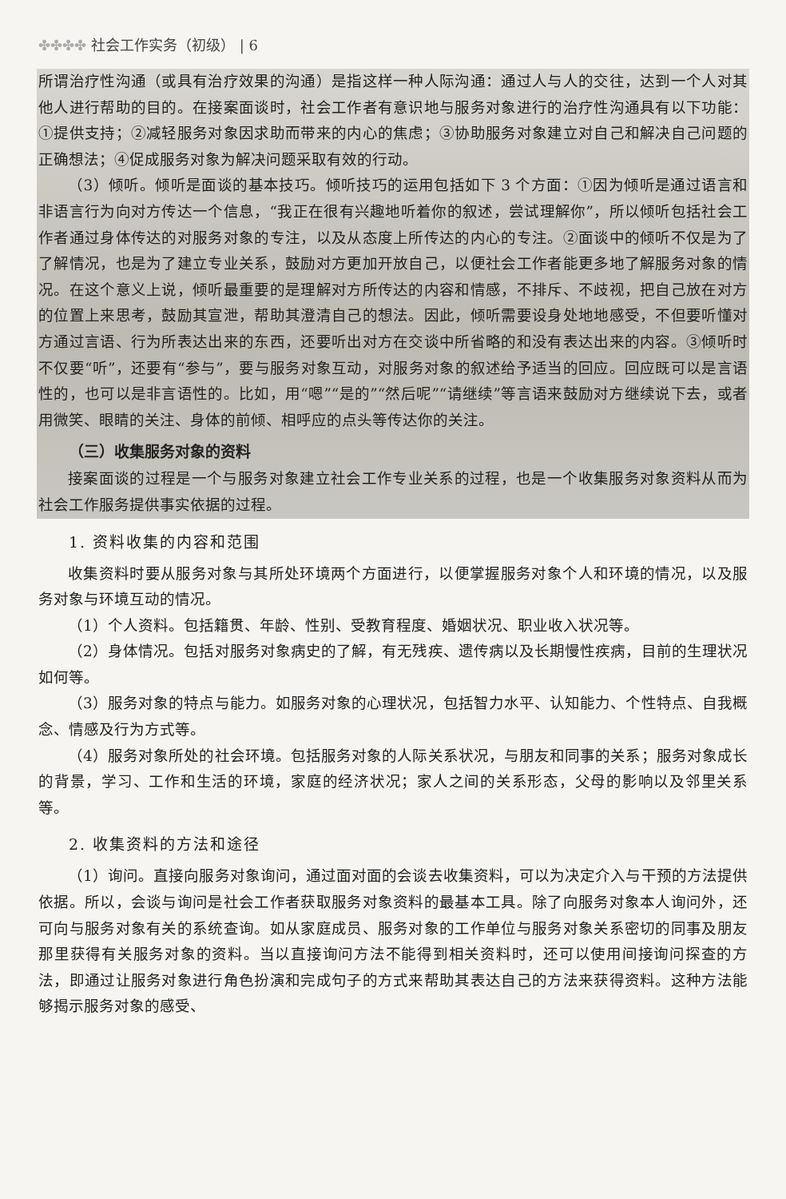✤✤✤✤ 社会工作实务（初级） | 6
所谓治疗性沟通（或具有治疗效果的沟通）是指这样一种人际沟通：通过人与人的交往，达到一个人对其他人进行帮助的目的。在接案面谈时，社会工作者有意识地与服务对象进行的治疗性沟通具有以下功能：①提供支持；②减轻服务对象因求助而带来的内心的焦虑；③协助服务对象建立对自己和解决自己问题的正确想法；④促成服务对象为解决问题采取有效的行动。
（3）倾听。倾听是面谈的基本技巧。倾听技巧的运用包括如下 3 个方面：①因为倾听是通过语言和非语言行为向对方传达一个信息，“我正在很有兴趣地听着你的叙述，尝试理解你”，所以倾听包括社会工作者通过身体传达的对服务对象的专注，以及从态度上所传达的内心的专注。②面谈中的倾听不仅是为了了解情况，也是为了建立专业关系，鼓励对方更加开放自己，以便社会工作者能更多地了解服务对象的情况。在这个意义上说，倾听最重要的是理解对方所传达的内容和情感，不排斥、不歧视，把自己放在对方的位置上来思考，鼓励其宣泄，帮助其澄清自己的想法。因此，倾听需要设身处地地感受，不但要听懂对方通过言语、行为所表达出来的东西，还要听出对方在交谈中所省略的和没有表达出来的内容。③倾听时不仅要“听”，还要有“参与”，要与服务对象互动，对服务对象的叙述给予适当的回应。回应既可以是言语性的，也可以是非言语性的。比如，用“嗯”“是的”“然后呢”“请继续”等言语来鼓励对方继续说下去，或者用微笑、眼睛的关注、身体的前倾、相呼应的点头等传达你的关注。
（三）收集服务对象的资料
接案面谈的过程是一个与服务对象建立社会工作专业关系的过程，也是一个收集服务对象资料从而为社会工作服务提供事实依据的过程。
1. 资料收集的内容和范围
收集资料时要从服务对象与其所处环境两个方面进行，以便掌握服务对象个人和环境的情况，以及服务对象与环境互动的情况。
（1）个人资料。包括籍贯、年龄、性别、受教育程度、婚姻状况、职业收入状况等。
（2）身体情况。包括对服务对象病史的了解，有无残疾、遗传病以及长期慢性疾病，目前的生理状况如何等。
（3）服务对象的特点与能力。如服务对象的心理状况，包括智力水平、认知能力、个性特点、自我概念、情感及行为方式等。
（4）服务对象所处的社会环境。包括服务对象的人际关系状况，与朋友和同事的关系；服务对象成长的背景，学习、工作和生活的环境，家庭的经济状况；家人之间的关系形态，父母的影响以及邻里关系等。
2. 收集资料的方法和途径
（1）询问。直接向服务对象询问，通过面对面的会谈去收集资料，可以为决定介入与干预的方法提供依据。所以，会谈与询问是社会工作者获取服务对象资料的最基本工具。除了向服务对象本人询问外，还可向与服务对象有关的系统查询。如从家庭成员、服务对象的工作单位与服务对象关系密切的同事及朋友那里获得有关服务对象的资料。当以直接询问方法不能得到相关资料时，还可以使用间接询问探查的方法，即通过让服务对象进行角色扮演和完成句子的方式来帮助其表达自己的方法来获得资料。这种方法能够揭示服务对象的感受、